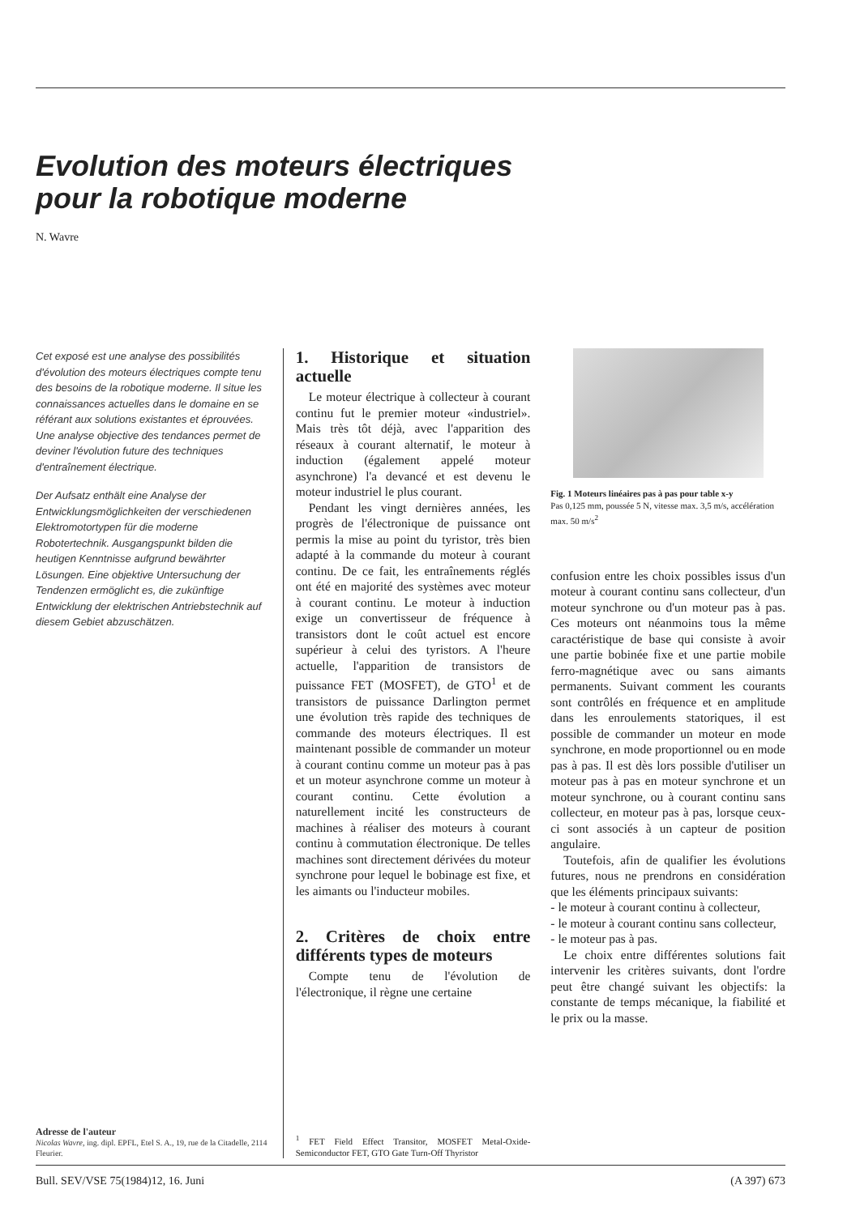Evolution des moteurs électriques
pour la robotique moderne
N. Wavre
Cet exposé est une analyse des possibilités d'évolution des moteurs électriques compte tenu des besoins de la robotique moderne. Il situe les connaissances actuelles dans le domaine en se référant aux solutions existantes et éprouvées. Une analyse objective des tendances permet de deviner l'évolution future des techniques d'entraînement électrique.
Der Aufsatz enthält eine Analyse der Entwicklungsmöglichkeiten der verschiedenen Elektromotortypen für die moderne Robotertechnik. Ausgangspunkt bilden die heutigen Kenntnisse aufgrund bewährter Lösungen. Eine objektive Untersuchung der Tendenzen ermöglicht es, die zukünftige Entwicklung der elektrischen Antriebstechnik auf diesem Gebiet abzuschätzen.
Adresse de l'auteur
Nicolas Wavre, ing. dipl. EPFL, Etel S. A., 19, rue de la Citadelle, 2114 Fleurier.
1. Historique et situation actuelle
Le moteur électrique à collecteur à courant continu fut le premier moteur «industriel». Mais très tôt déjà, avec l'apparition des réseaux à courant alternatif, le moteur à induction (également appelé moteur asynchrone) l'a devancé et est devenu le moteur industriel le plus courant.
Pendant les vingt dernières années, les progrès de l'électronique de puissance ont permis la mise au point du tyristor, très bien adapté à la commande du moteur à courant continu. De ce fait, les entraînements réglés ont été en majorité des systèmes avec moteur à courant continu. Le moteur à induction exige un convertisseur de fréquence à transistors dont le coût actuel est encore supérieur à celui des tyristors. A l'heure actuelle, l'apparition de transistors de puissance FET (MOSFET), de GTO<sup>1</sup> et de transistors de puissance Darlington permet une évolution très rapide des techniques de commande des moteurs électriques. Il est maintenant possible de commander un moteur à courant continu comme un moteur pas à pas et un moteur asynchrone comme un moteur à courant continu. Cette évolution a naturellement incité les constructeurs de machines à réaliser des moteurs à courant continu à commutation électronique. De telles machines sont directement dérivées du moteur synchrone pour lequel le bobinage est fixe, et les aimants ou l'inducteur mobiles.
2. Critères de choix entre différents types de moteurs
Compte tenu de l'évolution de l'électronique, il règne une certaine
<sup>1</sup> FET Field Effect Transitor, MOSFET Metal-Oxide-Semiconductor FET, GTO Gate Turn-Off Thyristor
Fig. 1 Moteurs linéaires pas à pas pour table x-y
Pas 0,125 mm, poussée 5 N, vitesse max. 3,5 m/s, accélération max. 50 m/s<sup>2</sup>
confusion entre les choix possibles issus d'un moteur à courant continu sans collecteur, d'un moteur synchrone ou d'un moteur pas à pas. Ces moteurs ont néanmoins tous la même caractéristique de base qui consiste à avoir une partie bobinée fixe et une partie mobile ferro-magnétique avec ou sans aimants permanents. Suivant comment les courants sont contrôlés en fréquence et en amplitude dans les enroulements statoriques, il est possible de commander un moteur en mode synchrone, en mode proportionnel ou en mode pas à pas. Il est dès lors possible d'utiliser un moteur pas à pas en moteur synchrone et un moteur synchrone, ou à courant continu sans collecteur, en moteur pas à pas, lorsque ceux-ci sont associés à un capteur de position angulaire.
Toutefois, afin de qualifier les évolutions futures, nous ne prendrons en considération que les éléments principaux suivants:
- le moteur à courant continu à collecteur,
- le moteur à courant continu sans collecteur,
- le moteur pas à pas.
Le choix entre différentes solutions fait intervenir les critères suivants, dont l'ordre peut être changé suivant les objectifs: la constante de temps mécanique, la fiabilité et le prix ou la masse.
Bull. SEV/VSE 75(1984)12, 16. Juni (A 397) 673